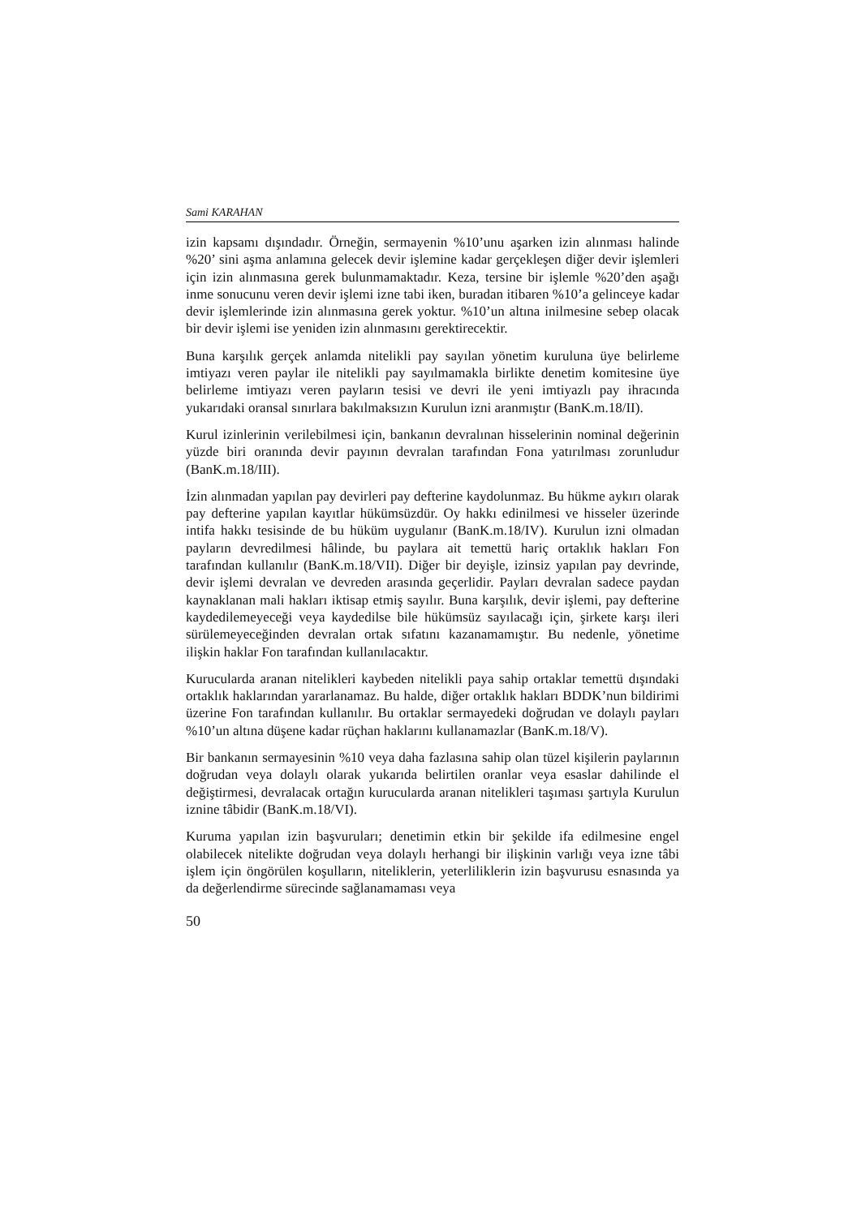Sami KARAHAN
izin kapsamı dışındadır. Örneğin, sermayenin %10’unu aşarken izin alınması halinde %20’ sini aşma anlamına gelecek devir işlemine kadar gerçekleşen diğer devir işlemleri için izin alınmasına gerek bulunmamaktadır. Keza, tersine bir işlemle %20’den aşağı inme sonucunu veren devir işlemi izne tabi iken, buradan itibaren %10’a gelinceye kadar devir işlemlerinde izin alınmasına gerek yoktur. %10’un altına inilmesine sebep olacak bir devir işlemi ise yeniden izin alınmasını gerektirecektir.
Buna karşılık gerçek anlamda nitelikli pay sayılan yönetim kuruluna üye belirleme imtiyazı veren paylar ile nitelikli pay sayılmamakla birlikte denetim komitesine üye belirleme imtiyazı veren payların tesisi ve devri ile yeni imtiyazlı pay ihracında yukarıdaki oransal sınırlara bakılmaksızın Kurulun izni aranmıştır (BanK.m.18/II).
Kurul izinlerinin verilebilmesi için, bankanın devralınan hisselerinin nominal değerinin yüzde biri oranında devir payının devralan tarafından Fona yatırılması zorunludur (BanK.m.18/III).
İzin alınmadan yapılan pay devirleri pay defterine kaydolunmaz. Bu hükme aykırı olarak pay defterine yapılan kayıtlar hükümsüzdür. Oy hakkı edinilmesi ve hisseler üzerinde intifa hakkı tesisinde de bu hüküm uygulanır (BanK.m.18/IV). Kurulun izni olmadan payların devredilmesi hâlinde, bu paylara ait temettü hariç ortaklık hakları Fon tarafından kullanılır (BanK.m.18/VII). Diğer bir deyişle, izinsiz yapılan pay devrinde, devir işlemi devralan ve devreden arasında geçerlidir. Payları devralan sadece paydan kaynaklanan mali hakları iktisap etmiş sayılır. Buna karşılık, devir işlemi, pay defterine kaydedilemeyeceği veya kaydedilse bile hükümsüz sayılacağı için, şirkete karşı ileri sürülemeyeceğinden devralan ortak sıfatını kazanamamıştır. Bu nedenle, yönetime ilişkin haklar Fon tarafından kullanılacaktır.
Kurucularda aranan nitelikleri kaybeden nitelikli paya sahip ortaklar temettü dışındaki ortaklık haklarından yararlanamaz. Bu halde, diğer ortaklık hakları BDDK’nun bildirimi üzerine Fon tarafından kullanılır. Bu ortaklar sermayedeki doğrudan ve dolaylı payları %10’un altına düşene kadar rüçhan haklarını kullanamazlar (BanK.m.18/V).
Bir bankanın sermayesinin %10 veya daha fazlasına sahip olan tüzel kişilerin paylarının doğrudan veya dolaylı olarak yukarıda belirtilen oranlar veya esaslar dahilinde el değiştirmesi, devralacak ortağın kurucularda aranan nitelikleri taşıması şartıyla Kurulun iznine tâbidir (BanK.m.18/VI).
Kuruma yapılan izin başvuruları; denetimin etkin bir şekilde ifa edilmesine engel olabilecek nitelikte doğrudan veya dolaylı herhangi bir ilişkinin varlığı veya izne tâbi işlem için öngörülen koşulların, niteliklerin, yeterliliklerin izin başvurusu esnasında ya da değerlendirme sürecinde sağlanamaması veya
50